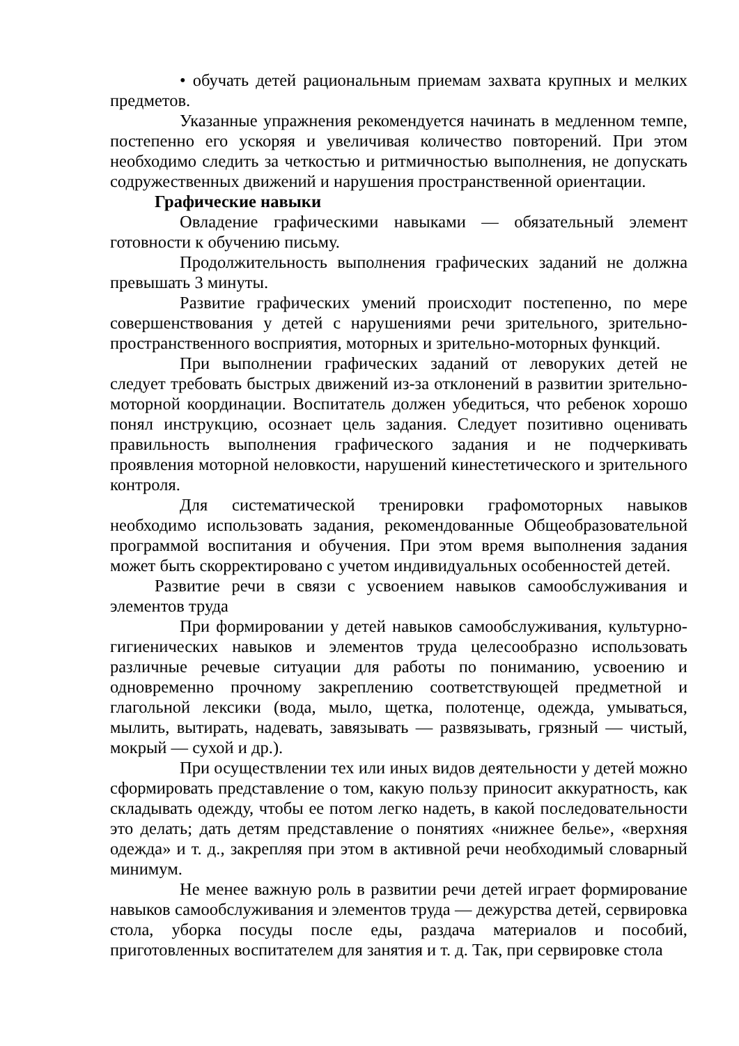• обучать детей рациональным приемам захвата крупных и мелких предметов.
Указанные упражнения рекомендуется начинать в медленном темпе, постепенно его ускоряя и увеличивая количество повторений. При этом необходимо следить за четкостью и ритмичностью выполнения, не допускать содружественных движений и нарушения пространственной ориентации.
Графические навыки
Овладение графическими навыками — обязательный элемент готовности к обучению письму.
Продолжительность выполнения графических заданий не должна превышать 3 минуты.
Развитие графических умений происходит постепенно, по мере совершенствования у детей с нарушениями речи зрительного, зрительно-пространственного восприятия, моторных и зрительно-моторных функций.
При выполнении графических заданий от леворуких детей не следует требовать быстрых движений из-за отклонений в развитии зрительно-моторной координации. Воспитатель должен убедиться, что ребенок хорошо понял инструкцию, осознает цель задания. Следует позитивно оценивать правильность выполнения графического задания и не подчеркивать проявления моторной неловкости, нарушений кинестетического и зрительного контроля.
Для систематической тренировки графомоторных навыков необходимо использовать задания, рекомендованные Общеобразовательной программой воспитания и обучения. При этом время выполнения задания может быть скорректировано с учетом индивидуальных особенностей детей.
Развитие речи в связи с усвоением навыков самообслуживания и элементов труда
При формировании у детей навыков самообслуживания, культурно-гигиенических навыков и элементов труда целесообразно использовать различные речевые ситуации для работы по пониманию, усвоению и одновременно прочному закреплению соответствующей предметной и глагольной лексики (вода, мыло, щетка, полотенце, одежда, умываться, мылить, вытирать, надевать, завязывать — развязывать, грязный — чистый, мокрый — сухой и др.).
При осуществлении тех или иных видов деятельности у детей можно сформировать представление о том, какую пользу приносит аккуратность, как складывать одежду, чтобы ее потом легко надеть, в какой последовательности это делать; дать детям представление о понятиях «нижнее белье», «верхняя одежда» и т. д., закрепляя при этом в активной речи необходимый словарный минимум.
Не менее важную роль в развитии речи детей играет формирование навыков самообслуживания и элементов труда — дежурства детей, сервировка стола, уборка посуды после еды, раздача материалов и пособий, приготовленных воспитателем для занятия и т. д. Так, при сервировке стола